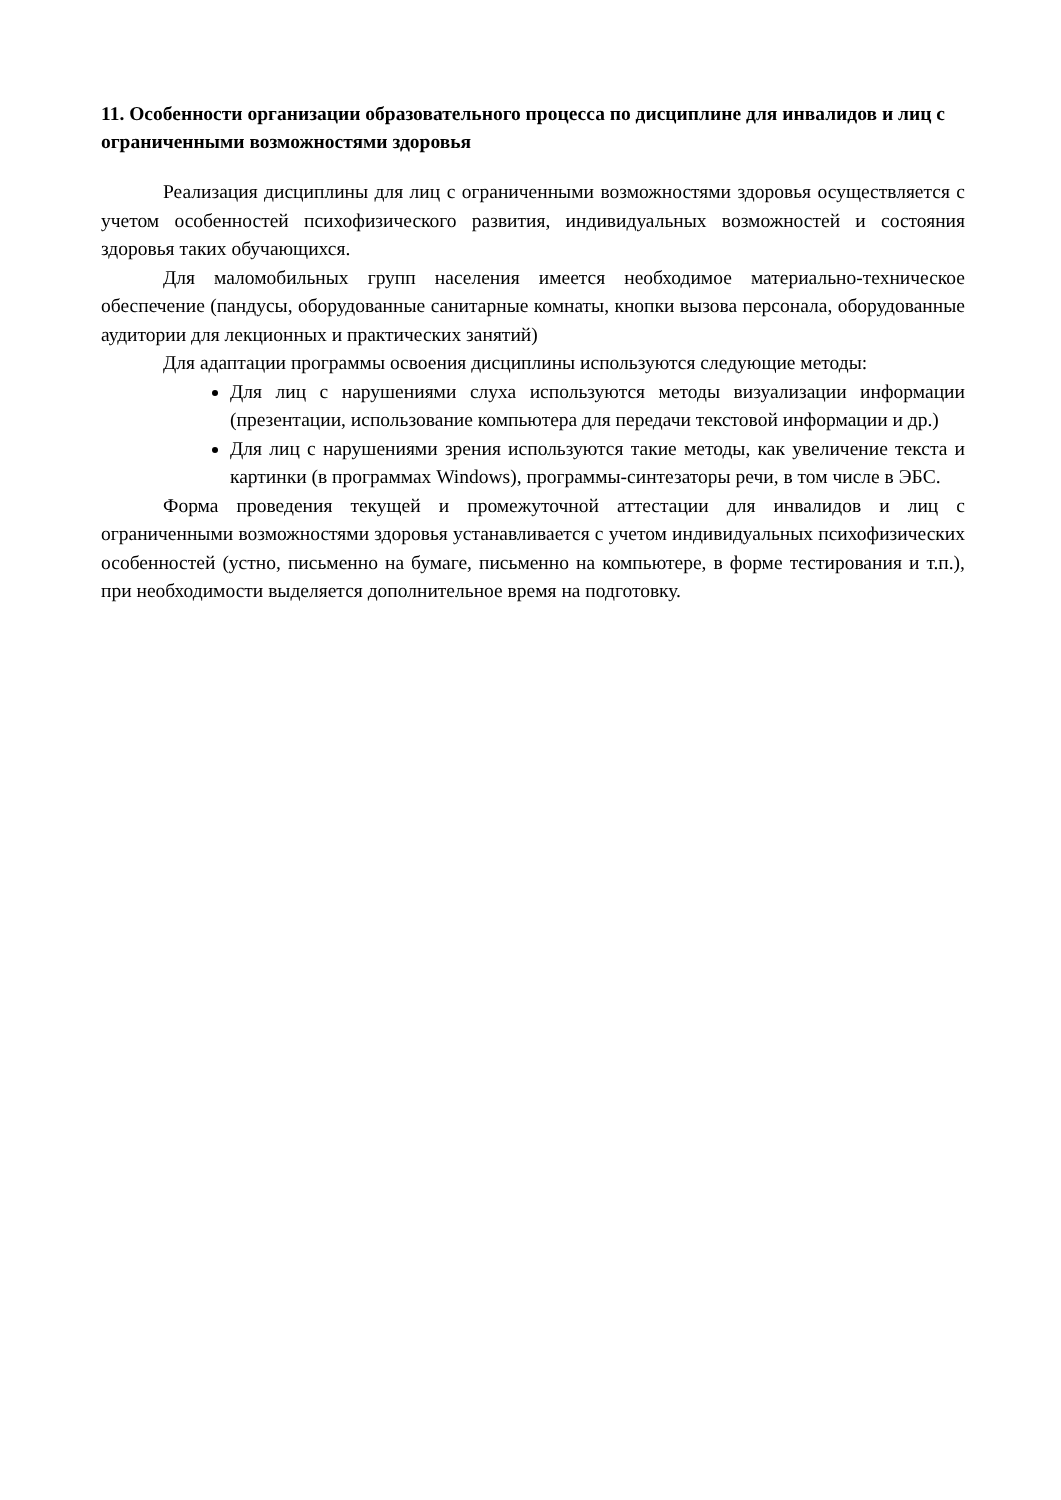11. Особенности организации образовательного процесса по дисциплине для инвалидов и лиц с ограниченными возможностями здоровья
Реализация дисциплины для лиц с ограниченными возможностями здоровья осуществляется с учетом особенностей психофизического развития, индивидуальных возможностей и состояния здоровья таких обучающихся.
Для маломобильных групп населения имеется необходимое материально-техническое обеспечение (пандусы, оборудованные санитарные комнаты, кнопки вызова персонала, оборудованные аудитории для лекционных и практических занятий)
Для адаптации программы освоения дисциплины используются следующие методы:
Для лиц с нарушениями слуха используются методы визуализации информации (презентации, использование компьютера для передачи текстовой информации и др.)
Для лиц с нарушениями зрения используются такие методы, как увеличение текста и картинки (в программах Windows), программы-синтезаторы речи, в том числе в ЭБС.
Форма проведения текущей и промежуточной аттестации для инвалидов и лиц с ограниченными возможностями здоровья устанавливается с учетом индивидуальных психофизических особенностей (устно, письменно на бумаге, письменно на компьютере, в форме тестирования и т.п.), при необходимости выделяется дополнительное время на подготовку.